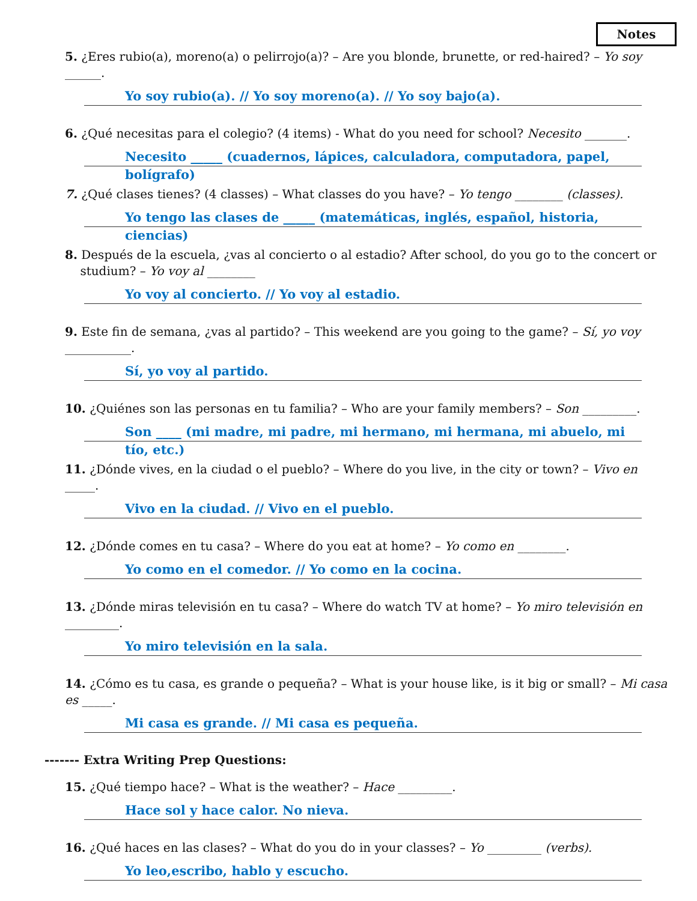Notes
5. ¿Eres rubio(a), moreno(a) o pelirrojo(a)? – Are you blonde, brunette, or red-haired? – Yo soy ______.
Yo soy rubio(a). // Yo soy moreno(a). // Yo soy bajo(a).
6. ¿Qué necesitas para el colegio? (4 items) - What do you need for school? Necesito _______.
Necesito _____ (cuadernos, lápices, calculadora, computadora, papel, bolígrafo)
7. ¿Qué clases tienes? (4 classes) – What classes do you have? – Yo tengo ________ (classes).
Yo tengo las clases de _____ (matemáticas, inglés, español, historia, ciencias)
8. Después de la escuela, ¿vas al concierto o al estadio? After school, do you go to the concert or
studium? – Yo voy al ________
Yo voy al concierto. // Yo voy al estadio.
9. Este fin de semana, ¿vas al partido? – This weekend are you going to the game? – Sí, yo voy ___________.
Sí, yo voy al partido.
10. ¿Quiénes son las personas en tu familia? – Who are your family members? – Son _________.
Son ____ (mi madre, mi padre, mi hermano, mi hermana, mi abuelo, mi tío, etc.)
11. ¿Dónde vives, en la ciudad o el pueblo? – Where do you live, in the city or town? – Vivo en _____.
Vivo en la ciudad. // Vivo en el pueblo.
12. ¿Dónde comes en tu casa? – Where do you eat at home? – Yo como en ________.
Yo como en el comedor. // Yo como en la cocina.
13. ¿Dónde miras televisión en tu casa? – Where do watch TV at home? – Yo miro televisión en _________.
Yo miro televisión en la sala.
14. ¿Cómo es tu casa, es grande o pequeña? – What is your house like, is it big or small? – Mi casa es _____.
Mi casa es grande. // Mi casa es pequeña.
------- Extra Writing Prep Questions:
15. ¿Qué tiempo hace? – What is the weather? – Hace _________.
Hace sol y hace calor. No nieva.
16. ¿Qué haces en las clases? – What do you do in your classes? – Yo _________ (verbs).
Yo leo,escribo, hablo y escucho.